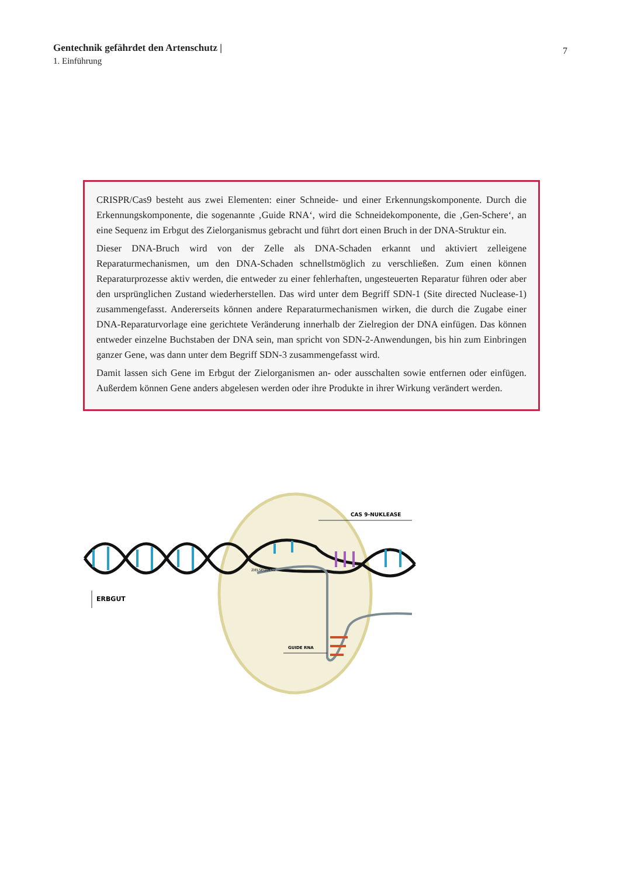Gentechnik gefährdet den Artenschutz |
1. Einführung
7
CRISPR/Cas9 besteht aus zwei Elementen: einer Schneide- und einer Erkennungskomponente. Durch die Erkennungskomponente, die sogenannte ‚Guide RNA‘, wird die Schneidekomponente, die ‚Gen-Schere‘, an eine Sequenz im Erbgut des Zielorganismus gebracht und führt dort einen Bruch in der DNA-Struktur ein.
Dieser DNA-Bruch wird von der Zelle als DNA-Schaden erkannt und aktiviert zelleigene Reparaturmechanismen, um den DNA-Schaden schnellstmöglich zu verschließen. Zum einen können Reparaturprozesse aktiv werden, die entweder zu einer fehlerhaften, ungesteuerten Reparatur führen oder aber den ursprünglichen Zustand wiederherstellen. Das wird unter dem Begriff SDN-1 (Site directed Nuclease-1) zusammengefasst. Andererseits können andere Reparaturmechanismen wirken, die durch die Zugabe einer DNA-Reparaturvorlage eine gerichtete Veränderung innerhalb der Zielregion der DNA einfügen. Das können entweder einzelne Buchstaben der DNA sein, man spricht von SDN-2-Anwendungen, bis hin zum Einbringen ganzer Gene, was dann unter dem Begriff SDN-3 zusammengefasst wird.
Damit lassen sich Gene im Erbgut der Zielorganismen an- oder ausschalten sowie entfernen oder einfügen. Außerdem können Gene anders abgelesen werden oder ihre Produkte in ihrer Wirkung verändert werden.
CAS 9-NUKLEASE
ZIELSEQUENZ
ERBGUT
GUIDE RNA